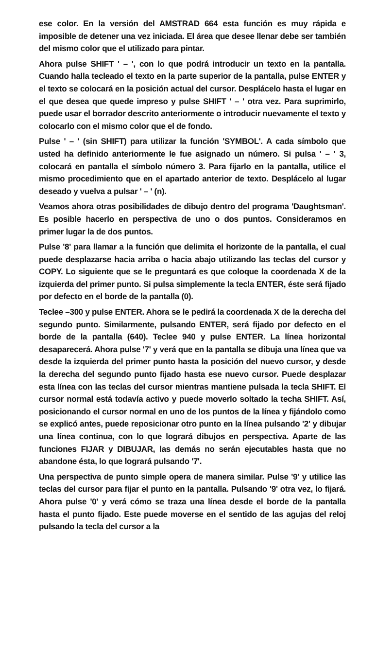ese color. En la versión del AMSTRAD 664 esta función es muy rápida e imposible de detener una vez iniciada. El área que desee llenar debe ser también del mismo color que el utilizado para pintar.
Ahora pulse SHIFT ' – ', con lo que podrá introducir un texto en la pantalla. Cuando halla tecleado el texto en la parte superior de la pantalla, pulse ENTER y el texto se colocará en la posición actual del cursor. Desplácelo hasta el lugar en el que desea que quede impreso y pulse SHIFT ' – ' otra vez. Para suprimirlo, puede usar el borrador descrito anteriormente o introducir nuevamente el texto y colocarlo con el mismo color que el de fondo.
Pulse ' – ' (sin SHIFT) para utilizar la función 'SYMBOL'. A cada símbolo que usted ha definido anteriormente le fue asignado un número. Si pulsa ' – ' 3, colocará en pantalla el símbolo número 3. Para fijarlo en la pantalla, utilice el mismo procedimiento que en el apartado anterior de texto. Desplácelo al lugar deseado y vuelva a pulsar ' – ' (n).
Veamos ahora otras posibilidades de dibujo dentro del programa 'Daughtsman'. Es posible hacerlo en perspectiva de uno o dos puntos. Consideramos en primer lugar la de dos puntos.
Pulse '8' para llamar a la función que delimita el horizonte de la pantalla, el cual puede desplazarse hacia arriba o hacia abajo utilizando las teclas del cursor y COPY. Lo siguiente que se le preguntará es que coloque la coordenada X de la izquierda del primer punto. Si pulsa simplemente la tecla ENTER, éste será fijado por defecto en el borde de la pantalla (0).
Teclee –300 y pulse ENTER. Ahora se le pedirá la coordenada X de la derecha del segundo punto. Similarmente, pulsando ENTER, será fijado por defecto en el borde de la pantalla (640). Teclee 940 y pulse ENTER. La línea horizontal desaparecerá. Ahora pulse '7' y verá que en la pantalla se dibuja una línea que va desde la izquierda del primer punto hasta la posición del nuevo cursor, y desde la derecha del segundo punto fijado hasta ese nuevo cursor. Puede desplazar esta línea con las teclas del cursor mientras mantiene pulsada la tecla SHIFT. El cursor normal está todavía activo y puede moverlo soltado la techa SHIFT. Así, posicionando el cursor normal en uno de los puntos de la línea y fijándolo como se explicó antes, puede reposicionar otro punto en la línea pulsando '2' y dibujar una línea continua, con lo que logrará dibujos en perspectiva. Aparte de las funciones FIJAR y DIBUJAR, las demás no serán ejecutables hasta que no abandone ésta, lo que logrará pulsando '7'.
Una perspectiva de punto simple opera de manera similar. Pulse '9' y utilice las teclas del cursor para fijar el punto en la pantalla. Pulsando '9' otra vez, lo fijará. Ahora pulse '0' y verá cómo se traza una línea desde el borde de la pantalla hasta el punto fijado. Este puede moverse en el sentido de las agujas del reloj pulsando la tecla del cursor a la